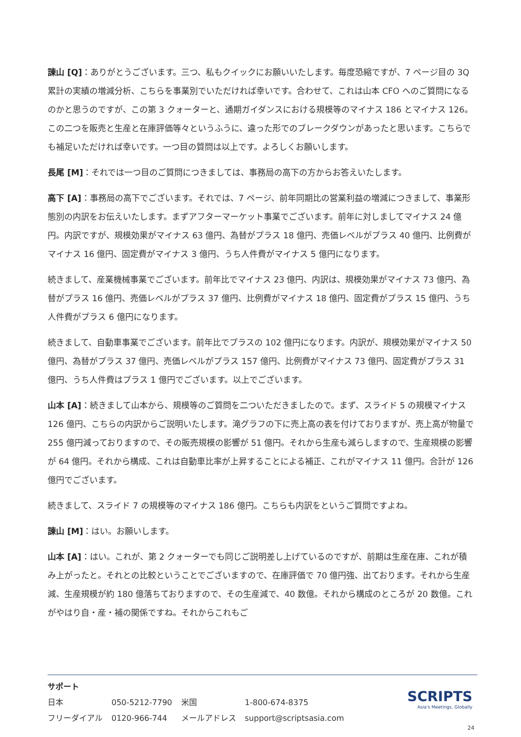諫山 [Q]：ありがとうございます。三つ、私もクイックにお願いいたします。毎度恐縮ですが、7 ページ目の 3Q 累計の実績の増減分析、こちらを事業別でいただければ幸いです。合わせて、これは山本 CFO へのご質問になるのかと思うのですが、この第 3 クォーターと、通期ガイダンスにおける規模等のマイナス 186 とマイナス 126。この二つを販売と生産と在庫評価等々というふうに、違った形でのブレークダウンがあったと思います。こちらでも補足いただければ幸いです。一つ目の質問は以上です。よろしくお願いします。
長尾 [M]：それでは一つ目のご質問につきましては、事務局の高下の方からお答えいたします。
高下 [A]：事務局の高下でございます。それでは、7 ページ、前年同期比の営業利益の増減につきまして、事業形態別の内訳をお伝えいたします。まずアフターマーケット事業でございます。前年に対しましてマイナス 24 億円。内訳ですが、規模効果がマイナス 63 億円、為替がプラス 18 億円、売価レベルがプラス 40 億円、比例費がマイナス 16 億円、固定費がマイナス 3 億円、うち人件費がマイナス 5 億円になります。
続きまして、産業機械事業でございます。前年比でマイナス 23 億円、内訳は、規模効果がマイナス 73 億円、為替がプラス 16 億円、売価レベルがプラス 37 億円、比例費がマイナス 18 億円、固定費がプラス 15 億円、うち人件費がプラス 6 億円になります。
続きまして、自動車事業でございます。前年比でプラスの 102 億円になります。内訳が、規模効果がマイナス 50 億円、為替がプラス 37 億円、売価レベルがプラス 157 億円、比例費がマイナス 73 億円、固定費がプラス 31 億円、うち人件費はプラス 1 億円でございます。以上でございます。
山本 [A]：続きまして山本から、規模等のご質問を二ついただきましたので。まず、スライド 5 の規模マイナス 126 億円、こちらの内訳からご説明いたします。滝グラフの下に売上高の表を付けておりますが、売上高が物量で 255 億円減っておりますので、その販売規模の影響が 51 億円。それから生産も減らしますので、生産規模の影響が 64 億円。それから構成、これは自動車比率が上昇することによる補正、これがマイナス 11 億円。合計が 126 億円でございます。
続きまして、スライド 7 の規模等のマイナス 186 億円。こちらも内訳をというご質問ですよね。
諫山 [M]：はい。お願いします。
山本 [A]：はい。これが、第 2 クォーターでも同じご説明差し上げているのですが、前期は生産在庫、これが積み上がったと。それとの比較ということでございますので、在庫評価で 70 億円強、出ております。それから生産減、生産規模が約 180 億落ちておりますので、その生産減で、40 数億。それから構成のところが 20 数億。これがやはり自・産・補の関係ですね。それからこれもご
サポート
| 日本 | 050-5212-7790 | 米国 | 1-800-674-8375 |
| フリーダイアル | 0120-966-744 | メールアドレス | support@scriptsasia.com |
SCRIPTS
Asia's Meetings, Globally
24